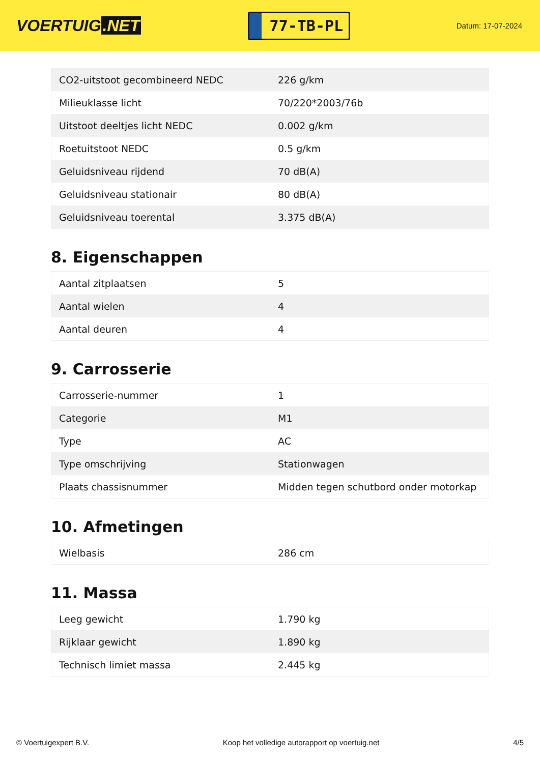VOERTUIG.NET
77-TB-PL
Datum: 17-07-2024
| CO2-uitstoot gecombineerd NEDC | 226 g/km |
| Milieuklasse licht | 70/220*2003/76b |
| Uitstoot deeltjes licht NEDC | 0.002 g/km |
| Roetuitstoot NEDC | 0.5 g/km |
| Geluidsniveau rijdend | 70 dB(A) |
| Geluidsniveau stationair | 80 dB(A) |
| Geluidsniveau toerental | 3.375 dB(A) |
8. Eigenschappen
| Aantal zitplaatsen | 5 |
| Aantal wielen | 4 |
| Aantal deuren | 4 |
9. Carrosserie
| Carrosserie-nummer | 1 |
| Categorie | M1 |
| Type | AC |
| Type omschrijving | Stationwagen |
| Plaats chassisnummer | Midden tegen schutbord onder motorkap |
10. Afmetingen
| Wielbasis | 286 cm |
11. Massa
| Leeg gewicht | 1.790 kg |
| Rijklaar gewicht | 1.890 kg |
| Technisch limiet massa | 2.445 kg |
© Voertuigexpert B.V. Koop het volledige autorapport op voertuig.net 4/5